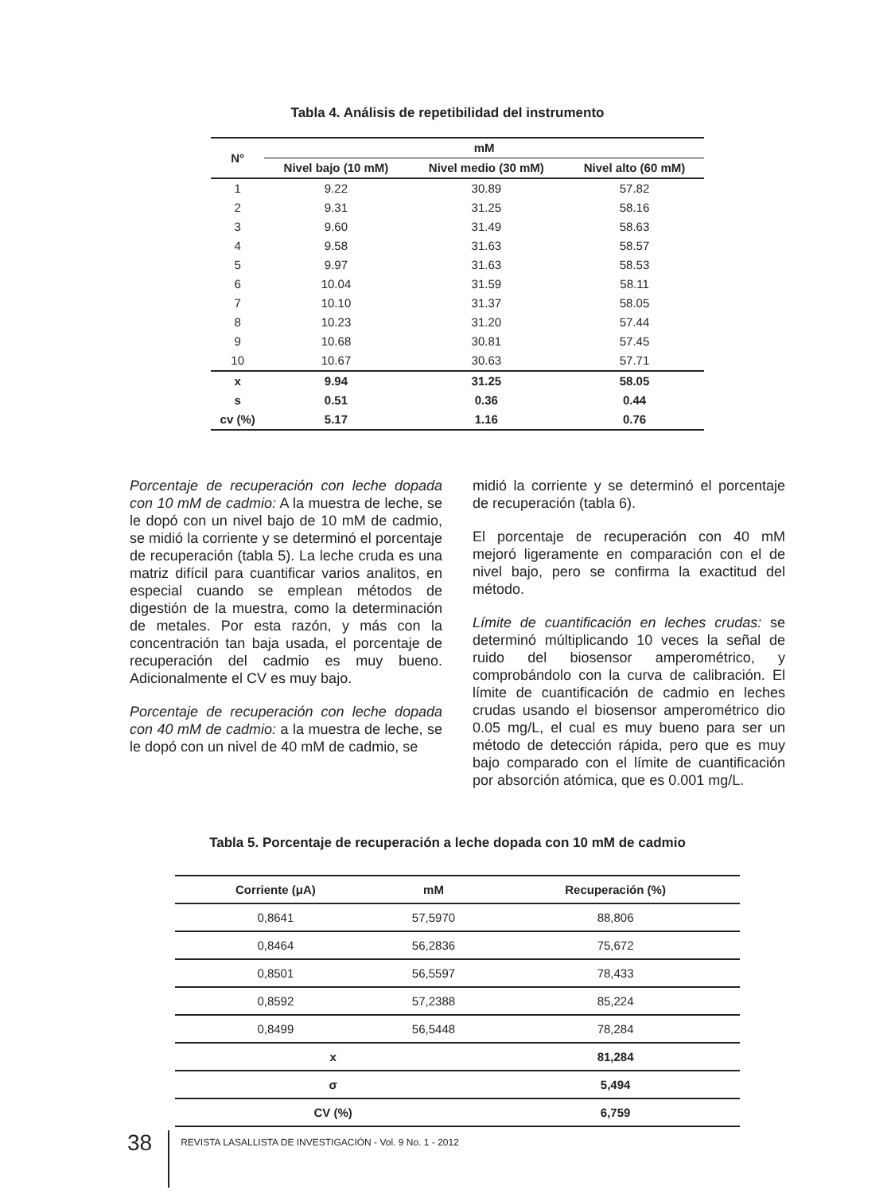Tabla 4. Análisis de repetibilidad del instrumento
| N° | mM | | |
| --- | --- | --- | --- |
| | Nivel bajo (10 mM) | Nivel medio (30 mM) | Nivel alto (60 mM) |
| 1 | 9.22 | 30.89 | 57.82 |
| 2 | 9.31 | 31.25 | 58.16 |
| 3 | 9.60 | 31.49 | 58.63 |
| 4 | 9.58 | 31.63 | 58.57 |
| 5 | 9.97 | 31.63 | 58.53 |
| 6 | 10.04 | 31.59 | 58.11 |
| 7 | 10.10 | 31.37 | 58.05 |
| 8 | 10.23 | 31.20 | 57.44 |
| 9 | 10.68 | 30.81 | 57.45 |
| 10 | 10.67 | 30.63 | 57.71 |
| x | 9.94 | 31.25 | 58.05 |
| s | 0.51 | 0.36 | 0.44 |
| cv (%) | 5.17 | 1.16 | 0.76 |
Porcentaje de recuperación con leche dopada con 10 mM de cadmio: A la muestra de leche, se le dopó con un nivel bajo de 10 mM de cadmio, se midió la corriente y se determinó el porcentaje de recuperación (tabla 5). La leche cruda es una matriz difícil para cuantificar varios analitos, en especial cuando se emplean métodos de digestión de la muestra, como la determinación de metales. Por esta razón, y más con la concentración tan baja usada, el porcentaje de recuperación del cadmio es muy bueno. Adicionalmente el CV es muy bajo.
Porcentaje de recuperación con leche dopada con 40 mM de cadmio: a la muestra de leche, se le dopó con un nivel de 40 mM de cadmio, se
midió la corriente y se determinó el porcentaje de recuperación (tabla 6).
El porcentaje de recuperación con 40 mM mejoró ligeramente en comparación con el de nivel bajo, pero se confirma la exactitud del método.
Límite de cuantificación en leches crudas: se determinó múltiplicando 10 veces la señal de ruido del biosensor amperométrico, y comprobándolo con la curva de calibración. El límite de cuantificación de cadmio en leches crudas usando el biosensor amperométrico dio 0.05 mg/L, el cual es muy bueno para ser un método de detección rápida, pero que es muy bajo comparado con el límite de cuantificación por absorción atómica, que es 0.001 mg/L.
Tabla 5. Porcentaje de recuperación a leche dopada con 10 mM de cadmio
| Corriente (μA) | mM | Recuperación (%) |
| --- | --- | --- |
| 0,8641 | 57,5970 | 88,806 |
| 0,8464 | 56,2836 | 75,672 |
| 0,8501 | 56,5597 | 78,433 |
| 0,8592 | 57,2388 | 85,224 |
| 0,8499 | 56,5448 | 78,284 |
| x | | 81,284 |
| σ | | 5,494 |
| CV (%) | | 6,759 |
38 REVISTA LASALLISTA DE INVESTIGACIÓN - Vol. 9 No. 1 - 2012